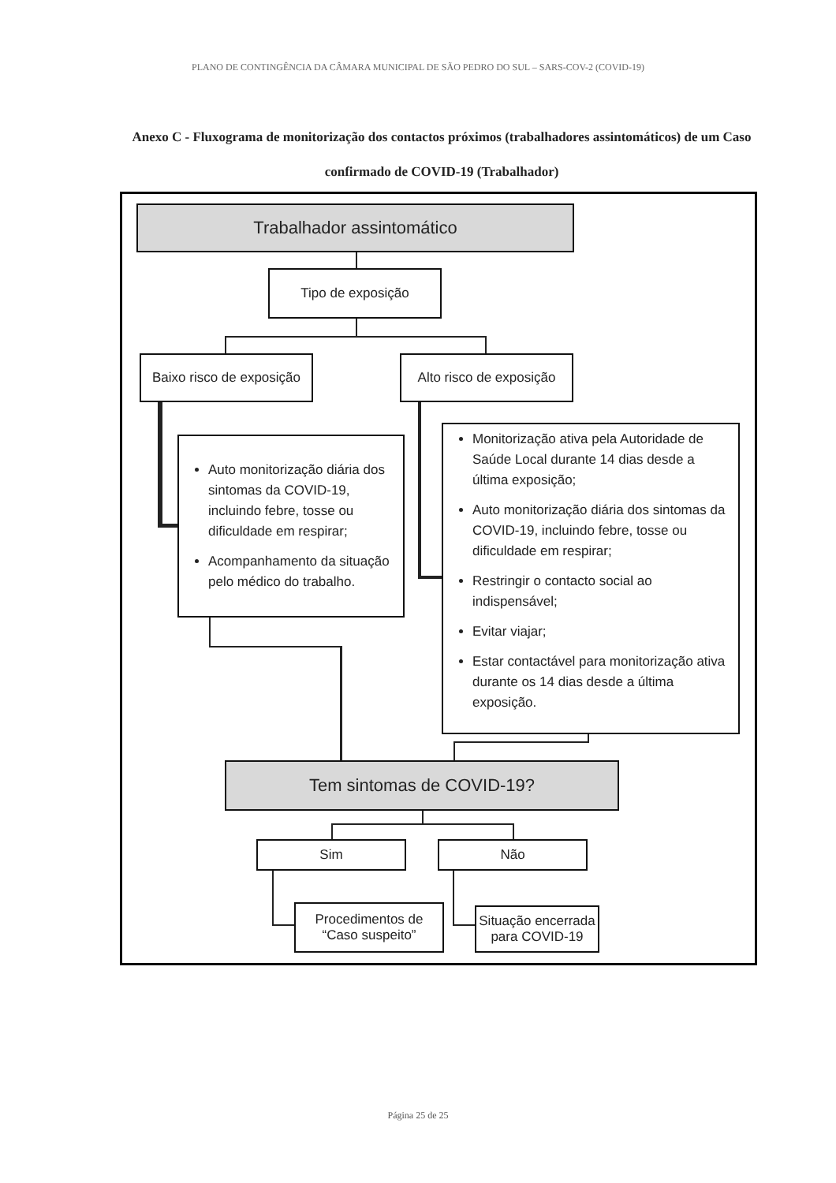PLANO DE CONTINGÊNCIA DA CÂMARA MUNICIPAL DE SÃO PEDRO DO SUL – SARS-COV-2 (COVID-19)
Anexo C - Fluxograma de monitorização dos contactos próximos (trabalhadores assintomáticos) de um Caso confirmado de COVID-19 (Trabalhador)
Trabalhador assintomático
Tipo de exposição
Baixo risco de exposição
Alto risco de exposição
Auto monitorização diária dos sintomas da COVID-19, incluindo febre, tosse ou dificuldade em respirar;
Acompanhamento da situação pelo médico do trabalho.
Monitorização ativa pela Autoridade de Saúde Local durante 14 dias desde a última exposição;
Auto monitorização diária dos sintomas da COVID-19, incluindo febre, tosse ou dificuldade em respirar;
Restringir o contacto social ao indispensável;
Evitar viajar;
Estar contactável para monitorização ativa durante os 14 dias desde a última exposição.
Tem sintomas de COVID-19?
Sim Não
Procedimentos de “Caso suspeito”
Situação encerrada para COVID-19
Página 25 de 25